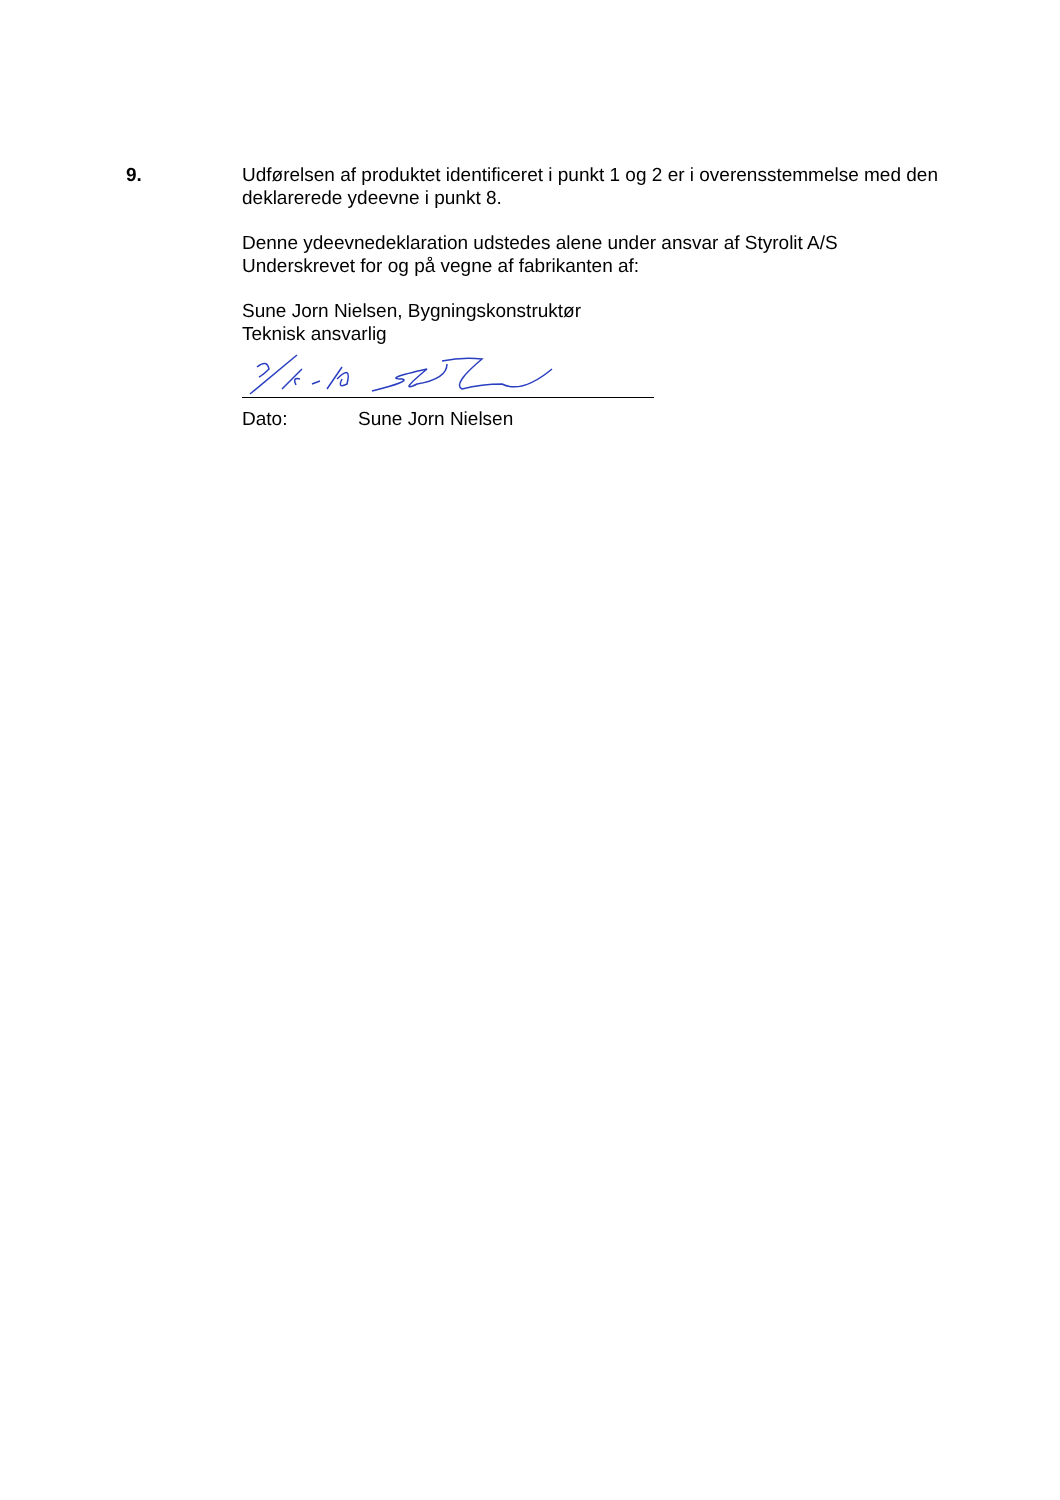9. Udførelsen af produktet identificeret i punkt 1 og 2 er i overensstemmelse med den deklarerede ydeevne i punkt 8.
Denne ydeevnedeklaration udstedes alene under ansvar af Styrolit A/S
Underskrevet for og på vegne af fabrikanten af:
Sune Jorn Nielsen, Bygningskonstruktør
Teknisk ansvarlig
Dato: Sune Jorn Nielsen